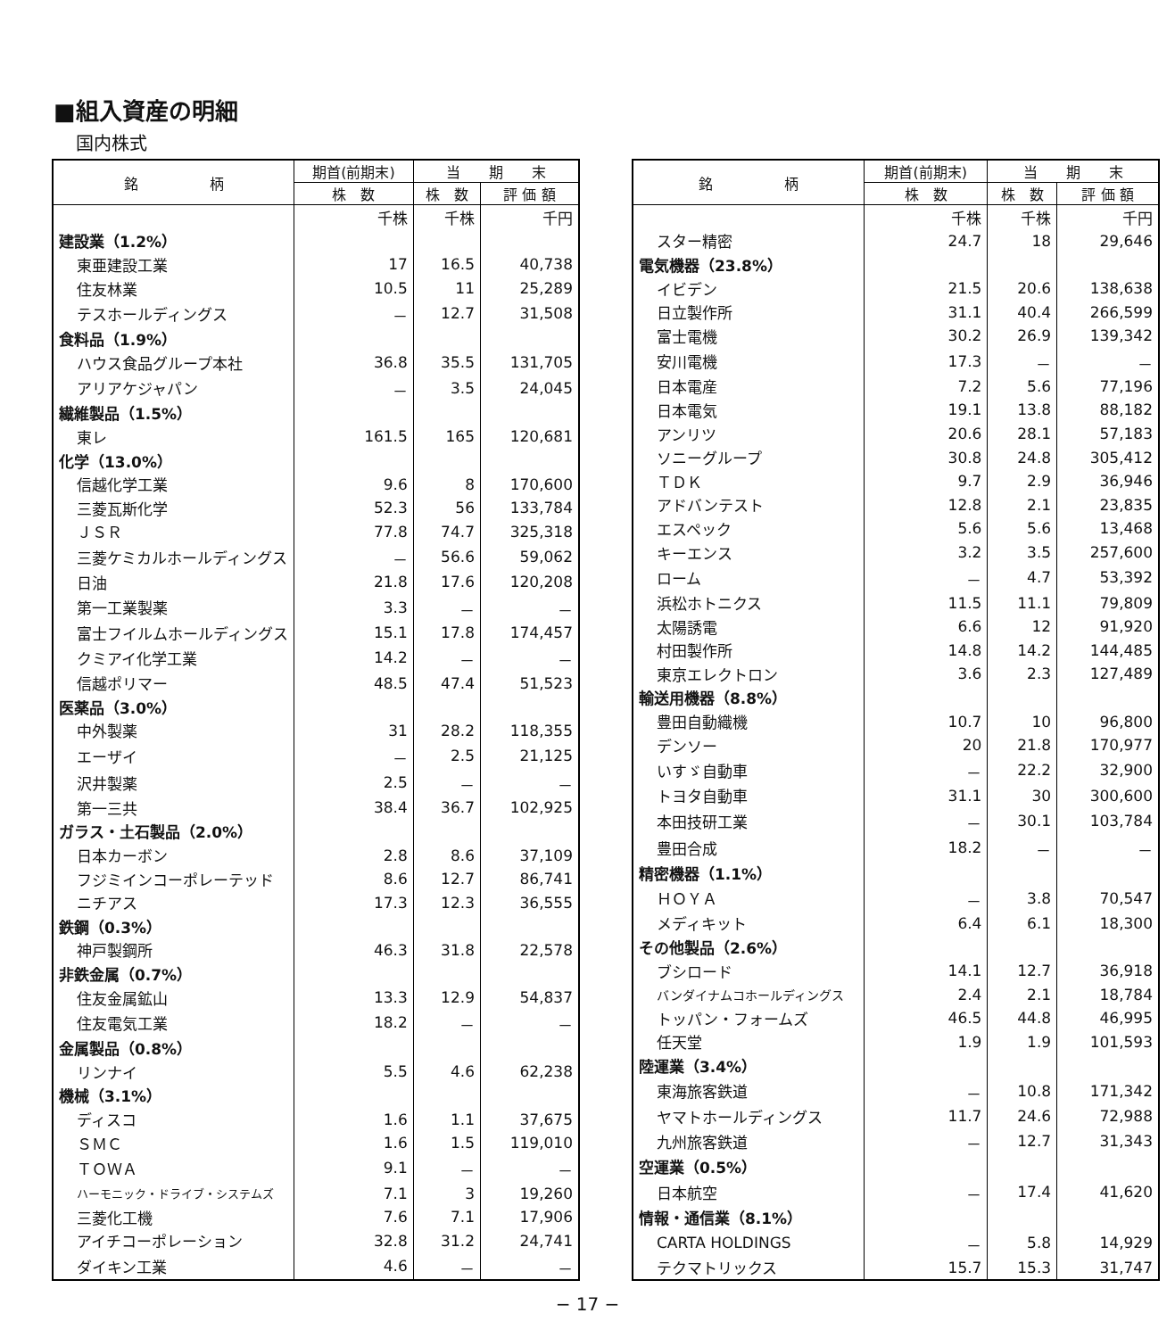■組入資産の明細
国内株式
| 銘 柄 | 期首(前期末) | 当 期 末 | |
| --- | --- | --- | --- |
| | 株 数 | 株 数 | 評 価 額 |
| | 千株 | 千株 | 千円 |
| 建設業（1.2%） | | | |
| 東亜建設工業 | 17 | 16.5 | 40,738 |
| 住友林業 | 10.5 | 11 | 25,289 |
| テスホールディングス | － | 12.7 | 31,508 |
| 食料品（1.9%） | | | |
| ハウス食品グループ本社 | 36.8 | 35.5 | 131,705 |
| アリアケジャパン | － | 3.5 | 24,045 |
| 繊維製品（1.5%） | | | |
| 東レ | 161.5 | 165 | 120,681 |
| 化学（13.0%） | | | |
| 信越化学工業 | 9.6 | 8 | 170,600 |
| 三菱瓦斯化学 | 52.3 | 56 | 133,784 |
| ＪＳＲ | 77.8 | 74.7 | 325,318 |
| 三菱ケミカルホールディングス | － | 56.6 | 59,062 |
| 日油 | 21.8 | 17.6 | 120,208 |
| 第一工業製薬 | 3.3 | － | － |
| 富士フイルムホールディングス | 15.1 | 17.8 | 174,457 |
| クミアイ化学工業 | 14.2 | － | － |
| 信越ポリマー | 48.5 | 47.4 | 51,523 |
| 医薬品（3.0%） | | | |
| 中外製薬 | 31 | 28.2 | 118,355 |
| エーザイ | － | 2.5 | 21,125 |
| 沢井製薬 | 2.5 | － | － |
| 第一三共 | 38.4 | 36.7 | 102,925 |
| ガラス・土石製品（2.0%） | | | |
| 日本カーボン | 2.8 | 8.6 | 37,109 |
| フジミインコーポレーテッド | 8.6 | 12.7 | 86,741 |
| ニチアス | 17.3 | 12.3 | 36,555 |
| 鉄鋼（0.3%） | | | |
| 神戸製鋼所 | 46.3 | 31.8 | 22,578 |
| 非鉄金属（0.7%） | | | |
| 住友金属鉱山 | 13.3 | 12.9 | 54,837 |
| 住友電気工業 | 18.2 | － | － |
| 金属製品（0.8%） | | | |
| リンナイ | 5.5 | 4.6 | 62,238 |
| 機械（3.1%） | | | |
| ディスコ | 1.6 | 1.1 | 37,675 |
| ＳＭＣ | 1.6 | 1.5 | 119,010 |
| ＴＯＷＡ | 9.1 | － | － |
| ハーモニック・ドライブ・システムズ | 7.1 | 3 | 19,260 |
| 三菱化工機 | 7.6 | 7.1 | 17,906 |
| アイチコーポレーション | 32.8 | 31.2 | 24,741 |
| ダイキン工業 | 4.6 | － | － |
| 銘 柄 | 期首(前期末) | 当 期 末 | |
| --- | --- | --- | --- |
| | 株 数 | 株 数 | 評 価 額 |
| | 千株 | 千株 | 千円 |
| スター精密 | 24.7 | 18 | 29,646 |
| 電気機器（23.8%） | | | |
| イビデン | 21.5 | 20.6 | 138,638 |
| 日立製作所 | 31.1 | 40.4 | 266,599 |
| 富士電機 | 30.2 | 26.9 | 139,342 |
| 安川電機 | 17.3 | － | － |
| 日本電産 | 7.2 | 5.6 | 77,196 |
| 日本電気 | 19.1 | 13.8 | 88,182 |
| アンリツ | 20.6 | 28.1 | 57,183 |
| ソニーグループ | 30.8 | 24.8 | 305,412 |
| ＴＤＫ | 9.7 | 2.9 | 36,946 |
| アドバンテスト | 12.8 | 2.1 | 23,835 |
| エスペック | 5.6 | 5.6 | 13,468 |
| キーエンス | 3.2 | 3.5 | 257,600 |
| ローム | － | 4.7 | 53,392 |
| 浜松ホトニクス | 11.5 | 11.1 | 79,809 |
| 太陽誘電 | 6.6 | 12 | 91,920 |
| 村田製作所 | 14.8 | 14.2 | 144,485 |
| 東京エレクトロン | 3.6 | 2.3 | 127,489 |
| 輸送用機器（8.8%） | | | |
| 豊田自動織機 | 10.7 | 10 | 96,800 |
| デンソー | 20 | 21.8 | 170,977 |
| いすゞ自動車 | － | 22.2 | 32,900 |
| トヨタ自動車 | 31.1 | 30 | 300,600 |
| 本田技研工業 | － | 30.1 | 103,784 |
| 豊田合成 | 18.2 | － | － |
| 精密機器（1.1%） | | | |
| ＨＯＹＡ | － | 3.8 | 70,547 |
| メディキット | 6.4 | 6.1 | 18,300 |
| その他製品（2.6%） | | | |
| ブシロード | 14.1 | 12.7 | 36,918 |
| バンダイナムコホールディングス | 2.4 | 2.1 | 18,784 |
| トッパン・フォームズ | 46.5 | 44.8 | 46,995 |
| 任天堂 | 1.9 | 1.9 | 101,593 |
| 陸運業（3.4%） | | | |
| 東海旅客鉄道 | － | 10.8 | 171,342 |
| ヤマトホールディングス | 11.7 | 24.6 | 72,988 |
| 九州旅客鉄道 | － | 12.7 | 31,343 |
| 空運業（0.5%） | | | |
| 日本航空 | － | 17.4 | 41,620 |
| 情報・通信業（8.1%） | | | |
| CARTA HOLDINGS | － | 5.8 | 14,929 |
| テクマトリックス | 15.7 | 15.3 | 31,747 |
− 17 −